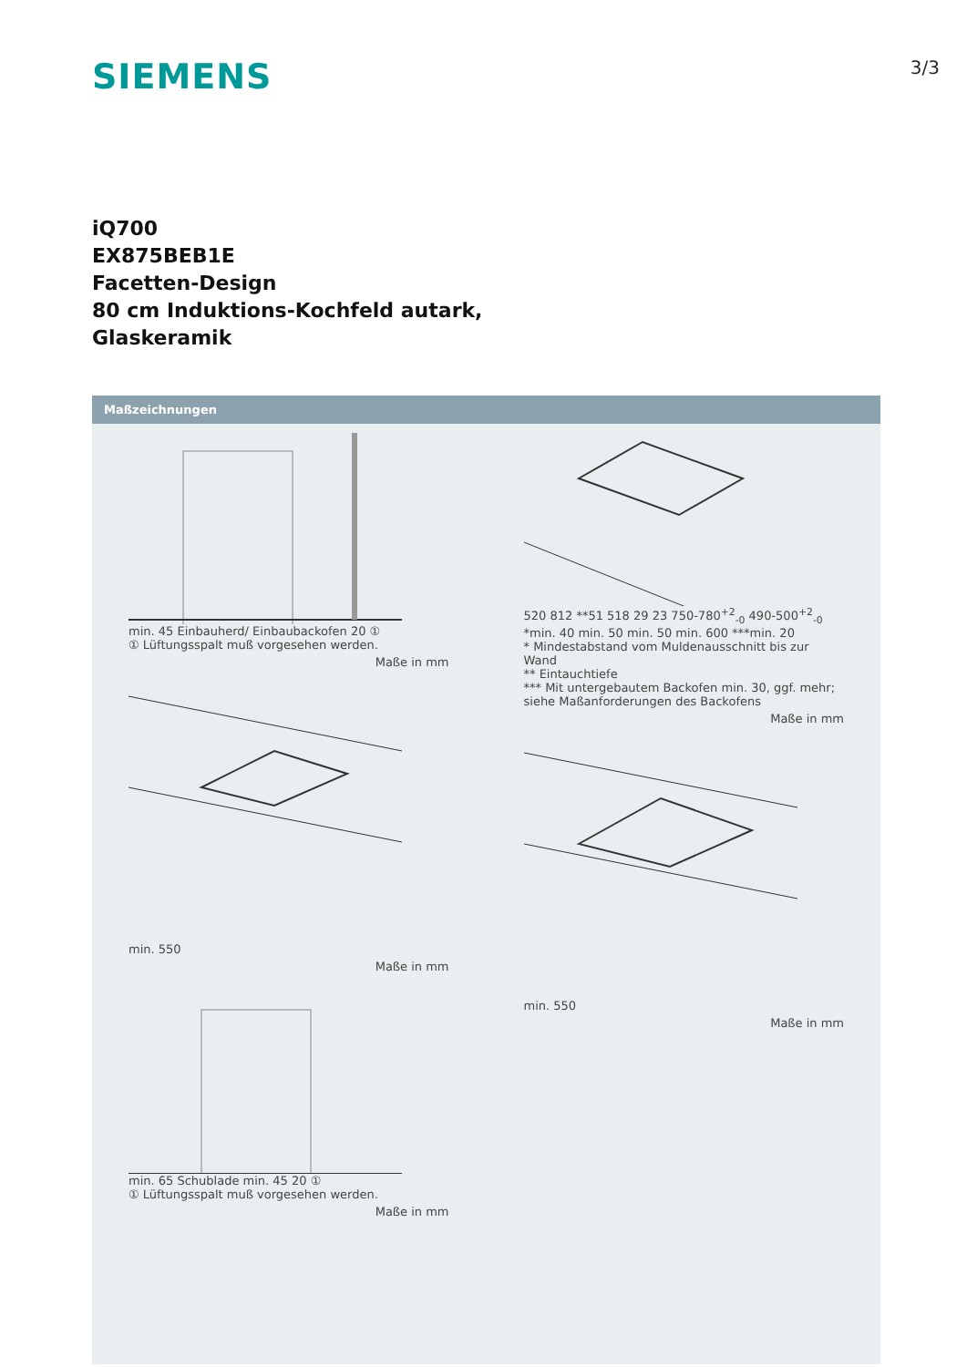SIEMENS
3/3
iQ700
EX875BEB1E
Facetten-Design
80 cm Induktions-Kochfeld autark,
Glaskeramik
Maßzeichnungen
min. 45 Einbauherd/ Einbauback­ofen 20 ①
① Lüftungsspalt muß vorgesehen werden.
Maße in mm
min. 550
Maße in mm
min. 65 Schublade min. 45 20 ①
① Lüftungsspalt muß vorgesehen werden.
Maße in mm
520 812 **51 518 29 23 750-780<sup>+2</sup><sub>-0</sub> 490-500<sup>+2</sup><sub>-0</sub> *min. 40 min. 50 min. 50 min. 600 ***min. 20
* Mindestabstand vom Muldenausschnitt bis zur Wand
** Eintauchtiefe
*** Mit untergebautem Backofen min. 30, ggf. mehr; siehe Maßanforderungen des Backofens
Maße in mm
min. 550
Maße in mm